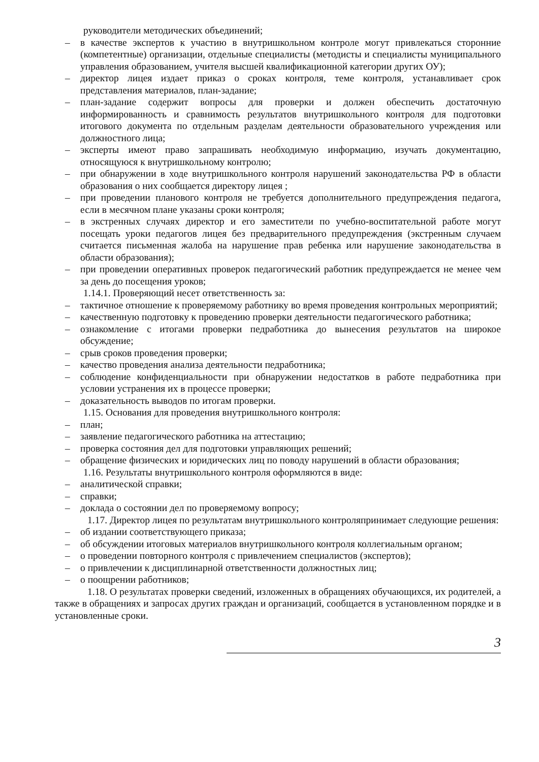руководители методических объединений;
– в качестве экспертов к участию в внутришкольном контроле могут привлекаться сторонние (компетентные) организации, отдельные специалисты (методисты и специалисты муниципального управления образованием, учителя высшей квалификационной категории других ОУ);
– директор лицея издает приказ о сроках контроля, теме контроля, устанавливает срок представления материалов, план-задание;
– план-задание содержит вопросы для проверки и должен обеспечить достаточную информированность и сравнимость результатов внутришкольного контроля для подготовки итогового документа по отдельным разделам деятельности образовательного учреждения или должностного лица;
– эксперты имеют право запрашивать необходимую информацию, изучать документацию, относящуюся к внутришкольному контролю;
– при обнаружении в ходе внутришкольного контроля нарушений законодательства РФ в области образования о них сообщается директору лицея ;
– при проведении планового контроля не требуется дополнительного предупреждения педагога, если в месячном плане указаны сроки контроля;
– в экстренных случаях директор и его заместители по учебно-воспитательной работе могут посещать уроки педагогов лицея без предварительного предупреждения (экстренным случаем считается письменная жалоба на нарушение прав ребенка или нарушение законодательства в области образования);
– при проведении оперативных проверок педагогический работник предупреждается не менее чем за день до посещения уроков;
1.14.1. Проверяющий несет ответственность за:
– тактичное отношение к проверяемому работнику во время проведения контрольных мероприятий;
– качественную подготовку к проведению проверки деятельности педагогического работника;
– ознакомление с итогами проверки педработника до вынесения результатов на широкое обсуждение;
– срыв сроков проведения проверки;
– качество проведения анализа деятельности педработника;
– соблюдение конфиденциальности при обнаружении недостатков в работе педработника при условии устранения их в процессе проверки;
– доказательность выводов по итогам проверки.
1.15. Основания для проведения внутришкольного контроля:
– план;
– заявление педагогического работника на аттестацию;
– проверка состояния дел для подготовки управляющих решений;
– обращение физических и юридических лиц по поводу нарушений в области образования;
1.16. Результаты внутришкольного контроля оформляются в виде:
– аналитической справки;
– справки;
– доклада о состоянии дел по проверяемому вопросу;
1.17. Директор лицея по результатам внутришкольного контроляпринимает следующие решения:
– об издании соответствующего приказа;
– об обсуждении итоговых материалов внутришкольного контроля коллегиальным органом;
– о проведении повторного контроля с привлечением специалистов (экспертов);
– о привлечении к дисциплинарной ответственности должностных лиц;
– о поощрении работников;
1.18. О результатах проверки сведений, изложенных в обращениях обучающихся, их родителей, а также в обращениях и запросах других граждан и организаций, сообщается в установленном порядке и в установленные сроки.
3